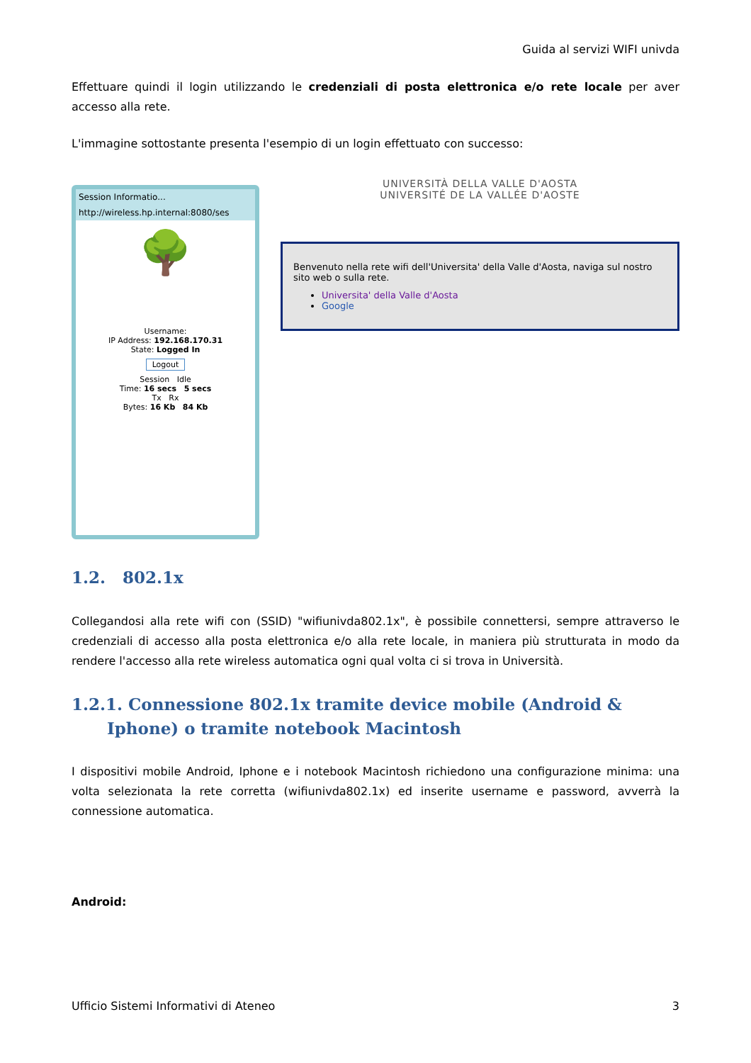Guida al servizi WIFI univda
Effettuare quindi il login utilizzando le credenziali di posta elettronica e/o rete locale per aver accesso alla rete.
L'immagine sottostante presenta l'esempio di un login effettuato con successo:
Session Informatio...
http://wireless.hp.internal:8080/ses
🌳
Username:
IP Address: 192.168.170.31
State: Logged In
Logout
Session Idle
Time: 16 secs 5 secs
Tx Rx
Bytes: 16 Kb 84 Kb
UNIVERSITÀ DELLA VALLE D'AOSTA
UNIVERSITÉ DE LA VALLÉE D'AOSTE
Benvenuto nella rete wifi dell'Universita' della Valle d'Aosta, naviga sul nostro sito web o sulla rete.
Universita' della Valle d'Aosta
Google
1.2. 802.1x
Collegandosi alla rete wifi con (SSID) "wifiunivda802.1x", è possibile connettersi, sempre attraverso le credenziali di accesso alla posta elettronica e/o alla rete locale, in maniera più strutturata in modo da rendere l'accesso alla rete wireless automatica ogni qual volta ci si trova in Università.
1.2.1. Connessione 802.1x tramite device mobile (Android & Iphone) o tramite notebook Macintosh
I dispositivi mobile Android, Iphone e i notebook Macintosh richiedono una configurazione minima: una volta selezionata la rete corretta (wifiunivda802.1x) ed inserite username e password, avverrà la connessione automatica.
Android:
Ufficio Sistemi Informativi di Ateneo 3